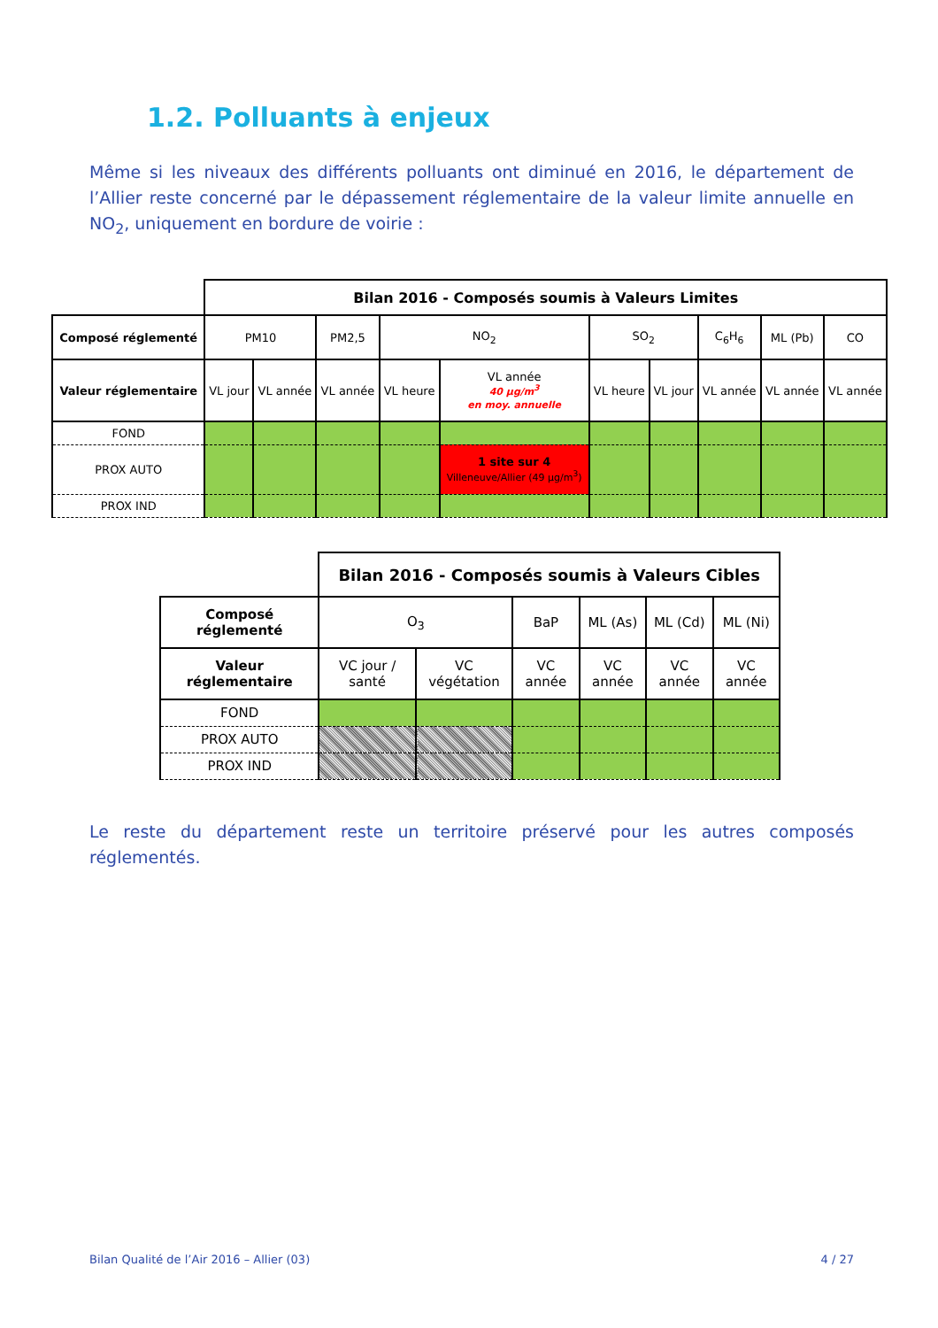1.2. Polluants à enjeux
Même si les niveaux des différents polluants ont diminué en 2016, le département de l’Allier reste concerné par le dépassement réglementaire de la valeur limite annuelle en NO<sub>2</sub>, uniquement en bordure de voirie :
| | Bilan 2016 - Composés soumis à Valeurs Limites | | | | | | | | | |
| Composé réglementé | PM10 | | PM2,5 | NO<sub>2</sub> | | SO<sub>2</sub> | | C<sub>6</sub>H<sub>6</sub> | ML (Pb) | CO |
| Valeur réglementaire | VL jour | VL année | VL année | VL heure | VL année 40 µg/m<sup>3</sup> en moy. annuelle | VL heure | VL jour | VL année | VL année | VL année |
| FOND | | | | | | | | | | |
| PROX AUTO | | | | | 1 site sur 4 Villeneuve/Allier (49 µg/m<sup>3</sup>) | | | | | |
| PROX IND | | | | | | | | | | |
| | Bilan 2016 - Composés soumis à Valeurs Cibles | | | | | |
| Composé réglementé | O<sub>3</sub> | | BaP | ML (As) | ML (Cd) | ML (Ni) |
| Valeur réglementaire | VC jour / santé | VC végétation | VC année | VC année | VC année | VC année |
| FOND | | | | | | |
| PROX AUTO | | | | | | |
| PROX IND | | | | | | |
Le reste du département reste un territoire préservé pour les autres composés réglementés.
Bilan Qualité de l’Air 2016 – Allier (03)
4 / 27